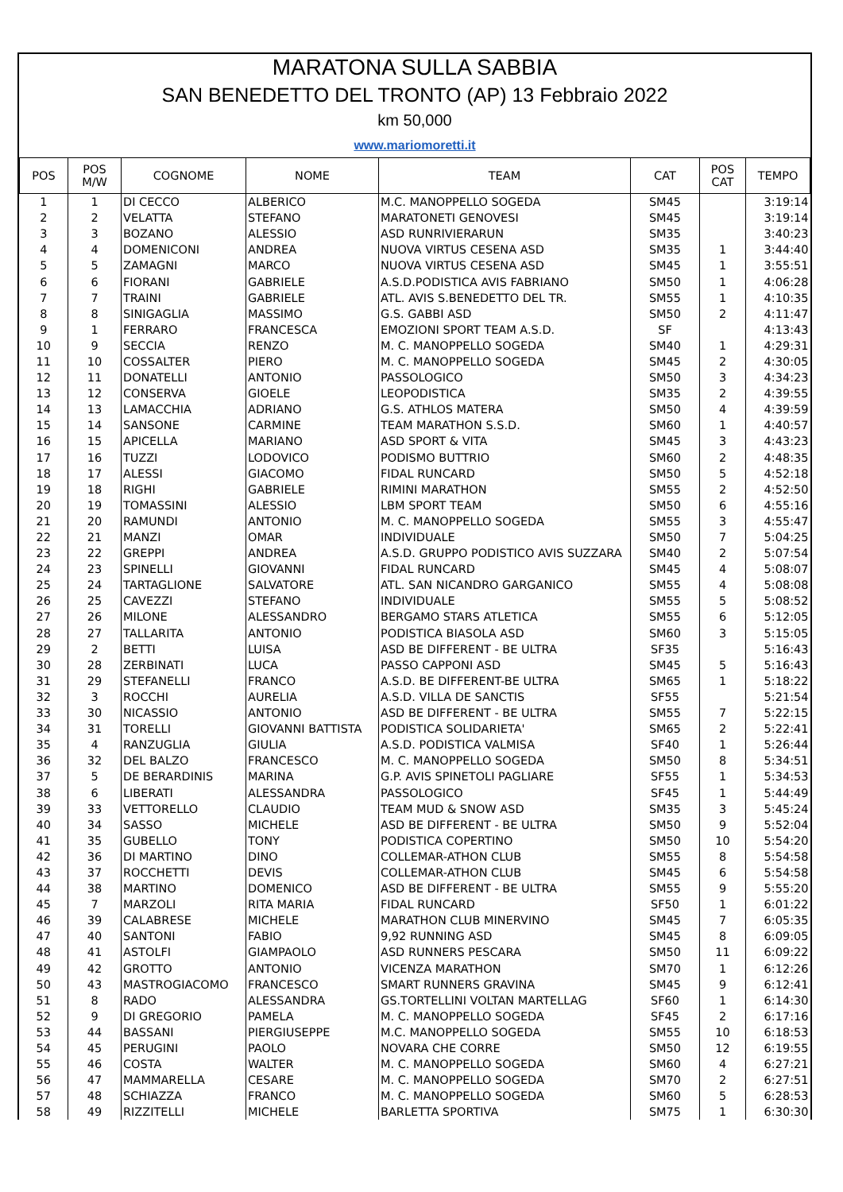MARATONA SULLA SABBIA
SAN BENEDETTO DEL TRONTO (AP) 13 Febbraio 2022
km 50,000
www.mariomoretti.it
| POS | POS M/W | COGNOME | NOME | TEAM | CAT | POS CAT | TEMPO |
| --- | --- | --- | --- | --- | --- | --- | --- |
| 1 | 1 | DI CECCO | ALBERICO | M.C. MANOPPELLO SOGEDA | SM45 | | 3:19:14 |
| 2 | 2 | VELATTA | STEFANO | MARATONETI GENOVESI | SM45 | | 3:19:14 |
| 3 | 3 | BOZANO | ALESSIO | ASD RUNRIVIERARUN | SM35 | | 3:40:23 |
| 4 | 4 | DOMENICONI | ANDREA | NUOVA VIRTUS CESENA ASD | SM35 | 1 | 3:44:40 |
| 5 | 5 | ZAMAGNI | MARCO | NUOVA VIRTUS CESENA ASD | SM45 | 1 | 3:55:51 |
| 6 | 6 | FIORANI | GABRIELE | A.S.D.PODISTICA AVIS FABRIANO | SM50 | 1 | 4:06:28 |
| 7 | 7 | TRAINI | GABRIELE | ATL. AVIS S.BENEDETTO DEL TR. | SM55 | 1 | 4:10:35 |
| 8 | 8 | SINIGAGLIA | MASSIMO | G.S. GABBI ASD | SM50 | 2 | 4:11:47 |
| 9 | 1 | FERRARO | FRANCESCA | EMOZIONI SPORT TEAM A.S.D. | SF | | 4:13:43 |
| 10 | 9 | SECCIA | RENZO | M. C. MANOPPELLO SOGEDA | SM40 | 1 | 4:29:31 |
| 11 | 10 | COSSALTER | PIERO | M. C. MANOPPELLO SOGEDA | SM45 | 2 | 4:30:05 |
| 12 | 11 | DONATELLI | ANTONIO | PASSOLOGICO | SM50 | 3 | 4:34:23 |
| 13 | 12 | CONSERVA | GIOELE | LEOPODISTICA | SM35 | 2 | 4:39:55 |
| 14 | 13 | LAMACCHIA | ADRIANO | G.S. ATHLOS MATERA | SM50 | 4 | 4:39:59 |
| 15 | 14 | SANSONE | CARMINE | TEAM MARATHON S.S.D. | SM60 | 1 | 4:40:57 |
| 16 | 15 | APICELLA | MARIANO | ASD SPORT & VITA | SM45 | 3 | 4:43:23 |
| 17 | 16 | TUZZI | LODOVICO | PODISMO BUTTRIO | SM60 | 2 | 4:48:35 |
| 18 | 17 | ALESSI | GIACOMO | FIDAL RUNCARD | SM50 | 5 | 4:52:18 |
| 19 | 18 | RIGHI | GABRIELE | RIMINI MARATHON | SM55 | 2 | 4:52:50 |
| 20 | 19 | TOMASSINI | ALESSIO | LBM SPORT TEAM | SM50 | 6 | 4:55:16 |
| 21 | 20 | RAMUNDI | ANTONIO | M. C. MANOPPELLO SOGEDA | SM55 | 3 | 4:55:47 |
| 22 | 21 | MANZI | OMAR | INDIVIDUALE | SM50 | 7 | 5:04:25 |
| 23 | 22 | GREPPI | ANDREA | A.S.D. GRUPPO PODISTICO AVIS SUZZARA | SM40 | 2 | 5:07:54 |
| 24 | 23 | SPINELLI | GIOVANNI | FIDAL RUNCARD | SM45 | 4 | 5:08:07 |
| 25 | 24 | TARTAGLIONE | SALVATORE | ATL. SAN NICANDRO GARGANICO | SM55 | 4 | 5:08:08 |
| 26 | 25 | CAVEZZI | STEFANO | INDIVIDUALE | SM55 | 5 | 5:08:52 |
| 27 | 26 | MILONE | ALESSANDRO | BERGAMO STARS ATLETICA | SM55 | 6 | 5:12:05 |
| 28 | 27 | TALLARITA | ANTONIO | PODISTICA BIASOLA ASD | SM60 | 3 | 5:15:05 |
| 29 | 2 | BETTI | LUISA | ASD BE DIFFERENT - BE ULTRA | SF35 | | 5:16:43 |
| 30 | 28 | ZERBINATI | LUCA | PASSO CAPPONI ASD | SM45 | 5 | 5:16:43 |
| 31 | 29 | STEFANELLI | FRANCO | A.S.D. BE DIFFERENT-BE ULTRA | SM65 | 1 | 5:18:22 |
| 32 | 3 | ROCCHI | AURELIA | A.S.D. VILLA DE SANCTIS | SF55 | | 5:21:54 |
| 33 | 30 | NICASSIO | ANTONIO | ASD BE DIFFERENT - BE ULTRA | SM55 | 7 | 5:22:15 |
| 34 | 31 | TORELLI | GIOVANNI BATTISTA | PODISTICA SOLIDARIETA' | SM65 | 2 | 5:22:41 |
| 35 | 4 | RANZUGLIA | GIULIA | A.S.D. PODISTICA VALMISA | SF40 | 1 | 5:26:44 |
| 36 | 32 | DEL BALZO | FRANCESCO | M. C. MANOPPELLO SOGEDA | SM50 | 8 | 5:34:51 |
| 37 | 5 | DE BERARDINIS | MARINA | G.P. AVIS SPINETOLI PAGLIARE | SF55 | 1 | 5:34:53 |
| 38 | 6 | LIBERATI | ALESSANDRA | PASSOLOGICO | SF45 | 1 | 5:44:49 |
| 39 | 33 | VETTORELLO | CLAUDIO | TEAM MUD & SNOW ASD | SM35 | 3 | 5:45:24 |
| 40 | 34 | SASSO | MICHELE | ASD BE DIFFERENT - BE ULTRA | SM50 | 9 | 5:52:04 |
| 41 | 35 | GUBELLO | TONY | PODISTICA COPERTINO | SM50 | 10 | 5:54:20 |
| 42 | 36 | DI MARTINO | DINO | COLLEMAR-ATHON CLUB | SM55 | 8 | 5:54:58 |
| 43 | 37 | ROCCHETTI | DEVIS | COLLEMAR-ATHON CLUB | SM45 | 6 | 5:54:58 |
| 44 | 38 | MARTINO | DOMENICO | ASD BE DIFFERENT - BE ULTRA | SM55 | 9 | 5:55:20 |
| 45 | 7 | MARZOLI | RITA MARIA | FIDAL RUNCARD | SF50 | 1 | 6:01:22 |
| 46 | 39 | CALABRESE | MICHELE | MARATHON CLUB MINERVINO | SM45 | 7 | 6:05:35 |
| 47 | 40 | SANTONI | FABIO | 9,92 RUNNING ASD | SM45 | 8 | 6:09:05 |
| 48 | 41 | ASTOLFI | GIAMPAOLO | ASD RUNNERS PESCARA | SM50 | 11 | 6:09:22 |
| 49 | 42 | GROTTO | ANTONIO | VICENZA MARATHON | SM70 | 1 | 6:12:26 |
| 50 | 43 | MASTROGIACOMO | FRANCESCO | SMART RUNNERS GRAVINA | SM45 | 9 | 6:12:41 |
| 51 | 8 | RADO | ALESSANDRA | GS.TORTELLINI VOLTAN MARTELLAG | SF60 | 1 | 6:14:30 |
| 52 | 9 | DI GREGORIO | PAMELA | M. C. MANOPPELLO SOGEDA | SF45 | 2 | 6:17:16 |
| 53 | 44 | BASSANI | PIERGIUSEPPE | M.C. MANOPPELLO SOGEDA | SM55 | 10 | 6:18:53 |
| 54 | 45 | PERUGINI | PAOLO | NOVARA CHE CORRE | SM50 | 12 | 6:19:55 |
| 55 | 46 | COSTA | WALTER | M. C. MANOPPELLO SOGEDA | SM60 | 4 | 6:27:21 |
| 56 | 47 | MAMMARELLA | CESARE | M. C. MANOPPELLO SOGEDA | SM70 | 2 | 6:27:51 |
| 57 | 48 | SCHIAZZA | FRANCO | M. C. MANOPPELLO SOGEDA | SM60 | 5 | 6:28:53 |
| 58 | 49 | RIZZITELLI | MICHELE | BARLETTA SPORTIVA | SM75 | 1 | 6:30:30 |